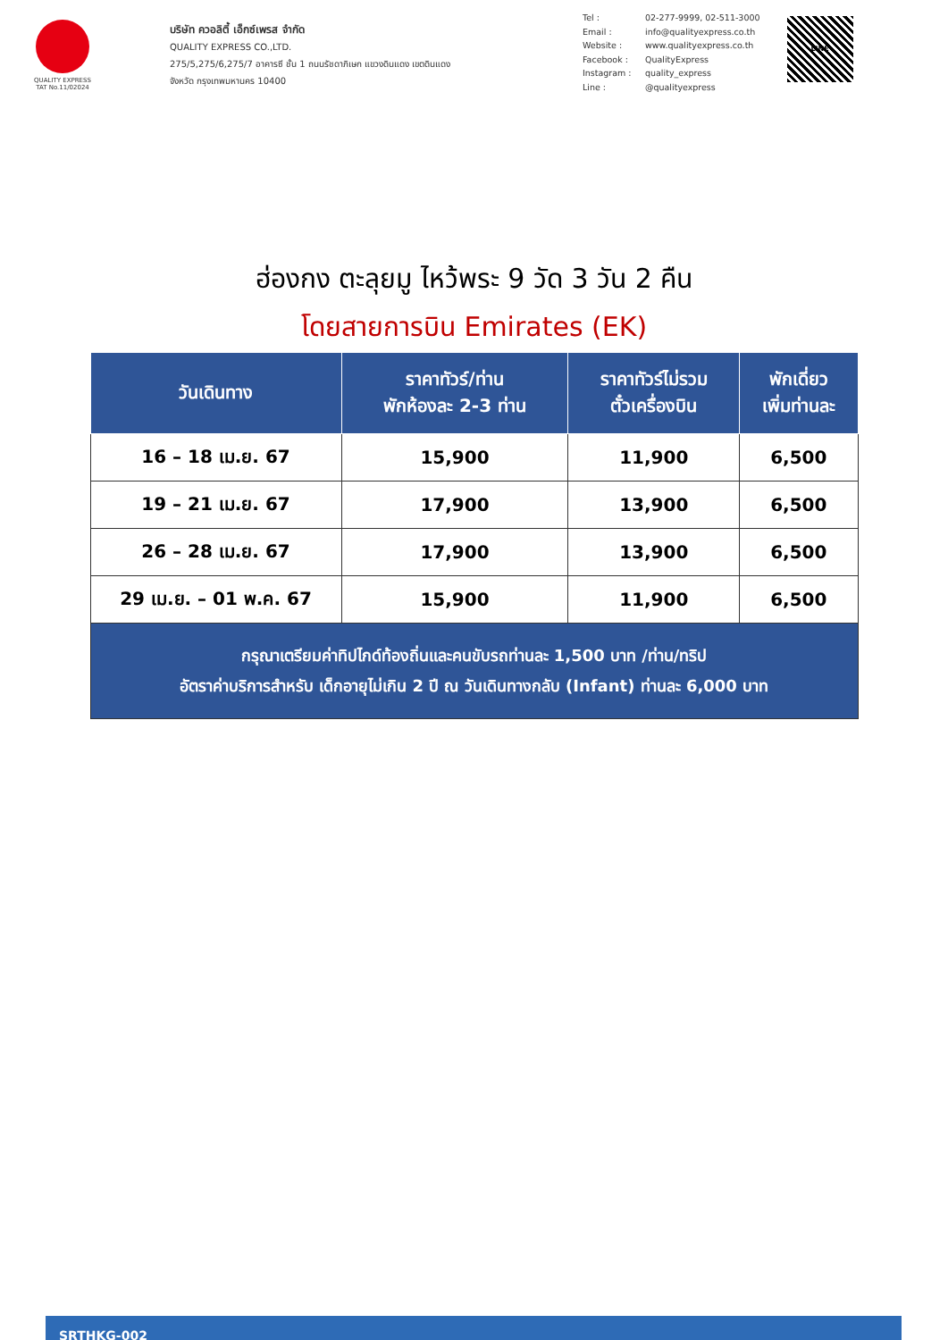QUALITY EXPRESS
TAT No.11/02024
บริษัท ควอลิตี้ เอ็กซ์เพรส จำกัด
QUALITY EXPRESS CO.,LTD.
275/5,275/6,275/7 อาคารซี ชั้น 1 ถนนรัชดาภิเษก แขวงดินแดง เขตดินแดง
จังหวัด กรุงเทพมหานคร 10400
Tel : 02-277-9999, 02-511-3000
Email : info@qualityexpress.co.th
Website : www.qualityexpress.co.th
Facebook : QualityExpress
Instagram : quality_express
Line : @qualityexpress
LINE
ฮ่องกง ตะลุยมู ไหว้พระ 9 วัด 3 วัน 2 คืน
โดยสายการบิน Emirates (EK)
| วันเดินทาง | ราคาทัวร์/ท่าน พักห้องละ 2-3 ท่าน | ราคาทัวร์ไม่รวม ตั๋วเครื่องบิน | พักเดี่ยว เพิ่มท่านละ |
| --- | --- | --- | --- |
| 16 – 18 เม.ย. 67 | 15,900 | 11,900 | 6,500 |
| 19 – 21 เม.ย. 67 | 17,900 | 13,900 | 6,500 |
| 26 – 28 เม.ย. 67 | 17,900 | 13,900 | 6,500 |
| 29 เม.ย. – 01 พ.ค. 67 | 15,900 | 11,900 | 6,500 |
| กรุณาเตรียมค่าทิปไกด์ท้องถิ่นและคนขับรถท่านละ 1,500 บาท /ท่าน/ทริป อัตราค่าบริการสำหรับ เด็กอายุไม่เกิน 2 ปี ณ วันเดินทางกลับ (Infant) ท่านละ 6,000 บาท | | | |
SRTHKG-002